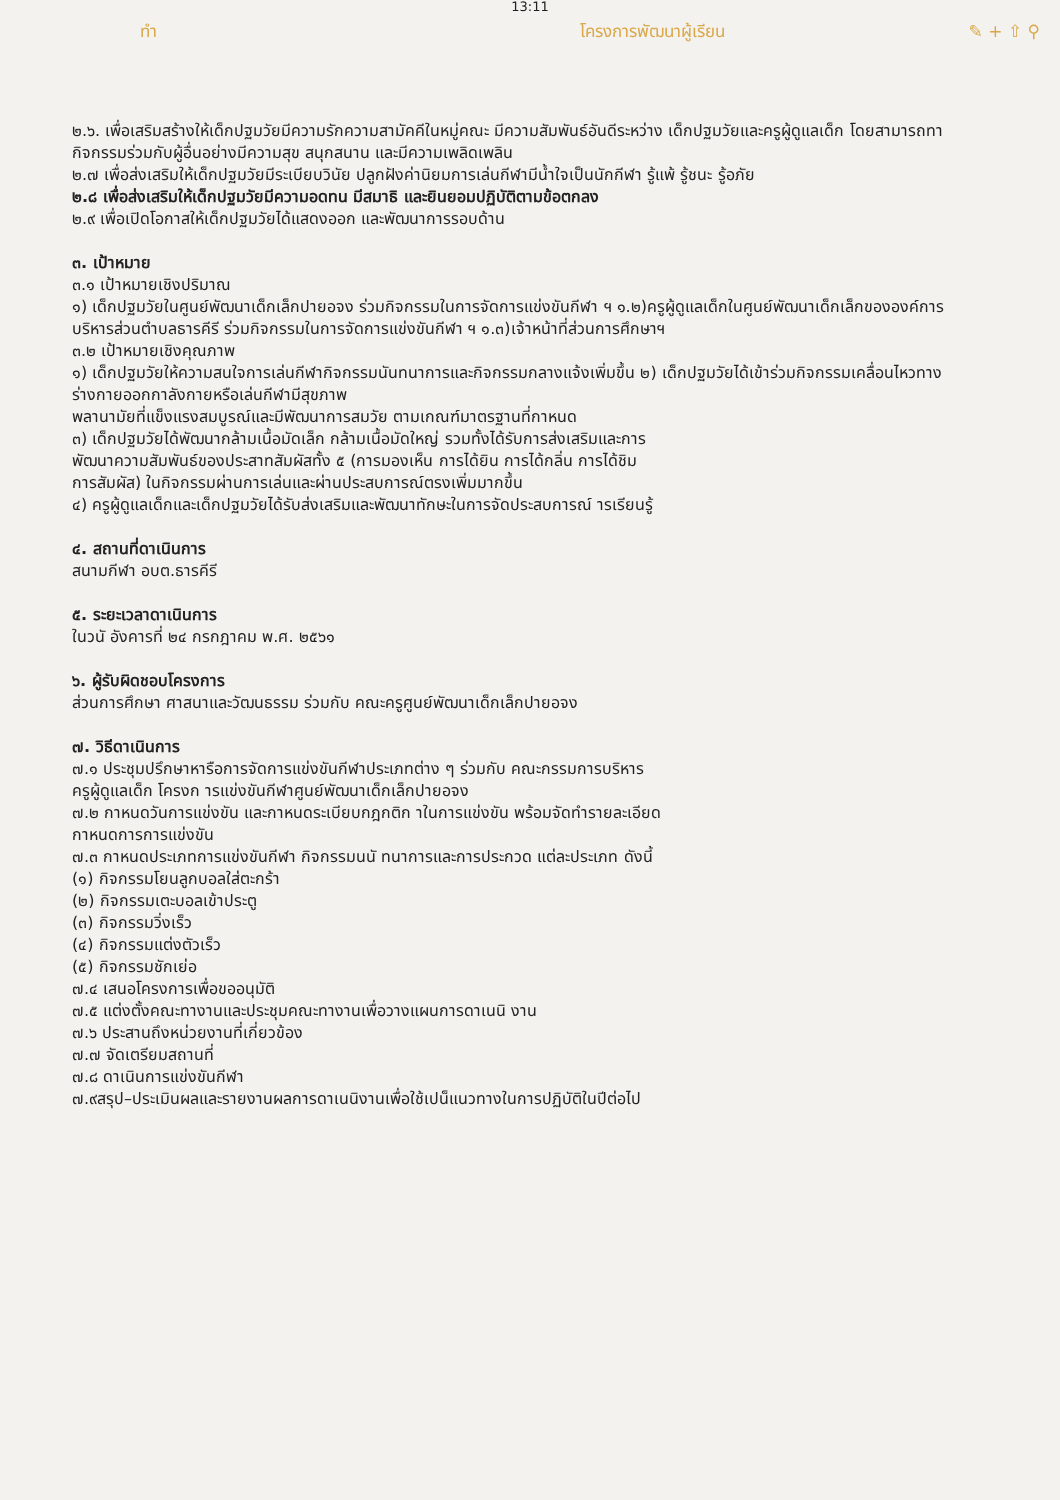13:11
ทำ โครงการพัฒนาผู้เรียน ✎ + ⇧ ⚲
๒.๖. เพื่อเสริมสร้างให้เด็กปฐมวัยมีความรักความสามัคคีในหมู่คณะ มีความสัมพันธ์อันดีระหว่าง เด็กปฐมวัยและครูผู้ดูแลเด็ก โดยสามารถทากิจกรรมร่วมกับผู้อื่นอย่างมีความสุข สนุกสนาน และมีความเพลิดเพลิน
๒.๗ เพื่อส่งเสริมให้เด็กปฐมวัยมีระเบียบวินัย ปลูกฝังค่านิยมการเล่นกีฬามีน้ำใจเป็นนักกีฬา รู้แพ้ รู้ชนะ รู้อภัย
๒.๘ เพื่อส่งเสริมให้เด็กปฐมวัยมีความอดทน มีสมาธิ และยินยอมปฏิบัติตามข้อตกลง
๒.๙ เพื่อเปิดโอกาสให้เด็กปฐมวัยได้แสดงออก และพัฒนาการรอบด้าน
๓. เป้าหมาย
๓.๑ เป้าหมายเชิงปริมาณ
๑) เด็กปฐมวัยในศูนย์พัฒนาเด็กเล็กปายอจง ร่วมกิจกรรมในการจัดการแข่งขันกีฬา ฯ ๑.๒)ครูผู้ดูแลเด็กในศูนย์พัฒนาเด็กเล็กขององค์การบริหารส่วนตำบลธารคีรี ร่วมกิจกรรมในการจัดการแข่งขันกีฬา ฯ ๑.๓)เจ้าหน้าที่ส่วนการศึกษาฯ
๓.๒ เป้าหมายเชิงคุณภาพ
๑) เด็กปฐมวัยให้ความสนใจการเล่นกีฬากิจกรรมนันทนาการและกิจกรรมกลางแจ้งเพิ่มขึ้น ๒) เด็กปฐมวัยได้เข้าร่วมกิจกรรมเคลื่อนไหวทางร่างกายออกกาลังกายหรือเล่นกีฬามีสุขภาพ
พลานามัยที่แข็งแรงสมบูรณ์และมีพัฒนาการสมวัย ตามเกณฑ์มาตรฐานที่กาหนด
๓) เด็กปฐมวัยได้พัฒนากล้ามเนื้อมัดเล็ก กล้ามเนื้อมัดใหญ่ รวมทั้งได้รับการส่งเสริมและการ
พัฒนาความสัมพันธ์ของประสาทสัมผัสทั้ง ๕ (การมองเห็น การได้ยิน การได้กลิ่น การได้ชิม
การสัมผัส) ในกิจกรรมผ่านการเล่นและผ่านประสบการณ์ตรงเพิ่มมากขึ้น
๔) ครูผู้ดูแลเด็กและเด็กปฐมวัยได้รับส่งเสริมและพัฒนาทักษะในการจัดประสบการณ์ ารเรียนรู้
๔. สถานที่ดาเนินการ
สนามกีฬา อบต.ธารคีรี
๕. ระยะเวลาดาเนินการ
ในวนั อังคารที่ ๒๔ กรกฎาคม พ.ศ. ๒๕๖๑
๖. ผู้รับผิดชอบโครงการ
ส่วนการศึกษา ศาสนาและวัฒนธรรม ร่วมกับ คณะครูศูนย์พัฒนาเด็กเล็กปายอจง
๗. วิธีดาเนินการ
๗.๑ ประชุมปรึกษาหารือการจัดการแข่งขันกีฬาประเภทต่าง ๆ ร่วมกับ คณะกรรมการบริหาร
ครูผู้ดูแลเด็ก โครงก ารแข่งขันกีฬาศูนย์พัฒนาเด็กเล็กปายอจง
๗.๒ กาหนดวันการแข่งขัน และกาหนดระเบียบกฎกติก าในการแข่งขัน พร้อมจัดทำรายละเอียด
กาหนดการการแข่งขัน
๗.๓ กาหนดประเภทการแข่งขันกีฬา กิจกรรมนนั ทนาการและการประกวด แต่ละประเภท ดังนี้
(๑) กิจกรรมโยนลูกบอลใส่ตะกร้า
(๒) กิจกรรมเตะบอลเข้าประตู
(๓) กิจกรรมวิ่งเร็ว
(๔) กิจกรรมแต่งตัวเร็ว
(๕) กิจกรรมชักเย่อ
๗.๔ เสนอโครงการเพื่อขออนุมัติ
๗.๕ แต่งตั้งคณะทางานและประชุมคณะทางานเพื่อวางแผนการดาเนนิ งาน
๗.๖ ประสานถึงหน่วยงานที่เกี่ยวข้อง
๗.๗ จัดเตรียมสถานที่
๗.๘ ดาเนินการแข่งขันกีฬา
๗.๙สรุป–ประเมินผลและรายงานผลการดาเนนิงานเพื่อใช้เปน็แนวทางในการปฏิบัติในปีต่อไป